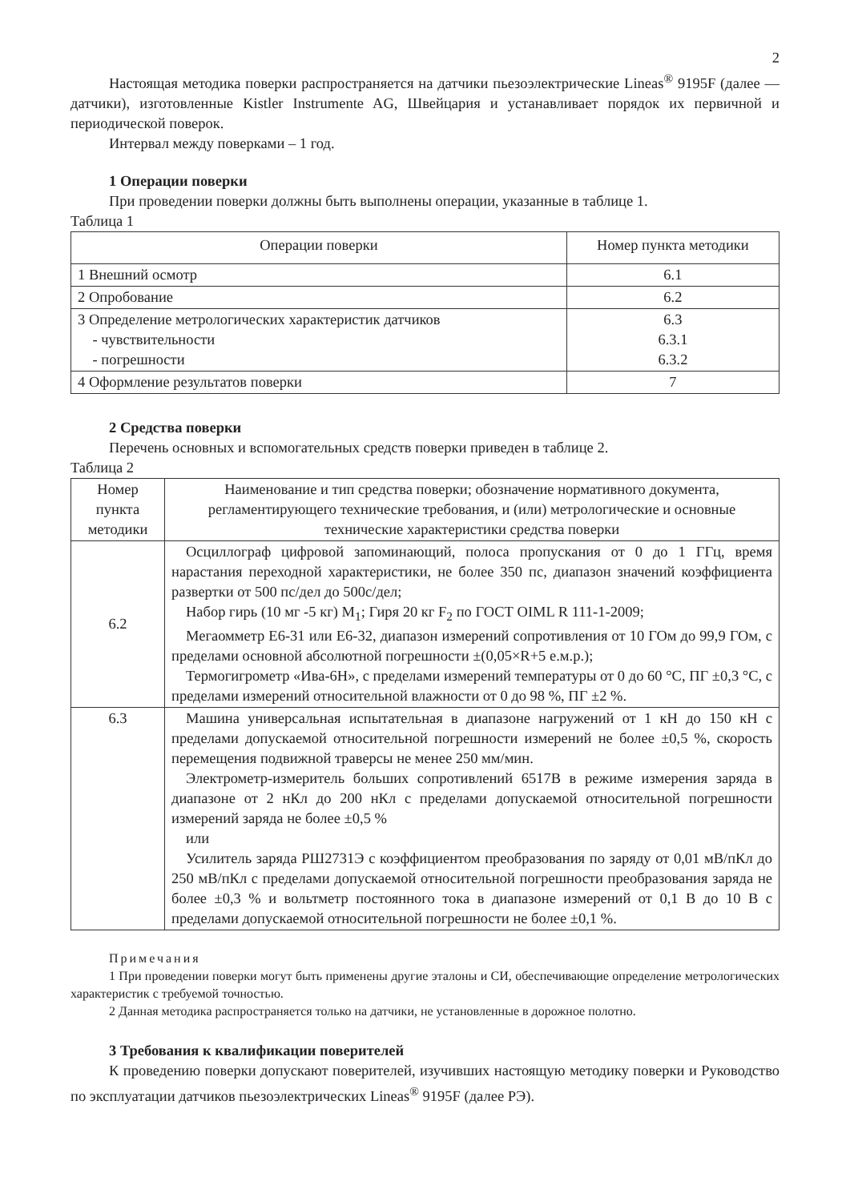2
Настоящая методика поверки распространяется на датчики пьезоэлектрические Lineas<sup>®</sup> 9195F (далее — датчики), изготовленные Kistler Instrumente AG, Швейцария и устанавливает порядок их первичной и периодической поверок.
Интервал между поверками – 1 год.
1 Операции поверки
При проведении поверки должны быть выполнены операции, указанные в таблице 1.
Таблица 1
| Операции поверки | Номер пункта методики |
| --- | --- |
| 1 Внешний осмотр | 6.1 |
| 2 Опробование | 6.2 |
| 3 Определение метрологических характеристик датчиков - чувствительности - погрешности | 6.3 6.3.1 6.3.2 |
| 4 Оформление результатов поверки | 7 |
2 Средства поверки
Перечень основных и вспомогательных средств поверки приведен в таблице 2.
Таблица 2
| Номер пункта методики | Наименование и тип средства поверки; обозначение нормативного документа, регламентирующего технические требования, и (или) метрологические и основные технические характеристики средства поверки |
| --- | --- |
| 6.2 | Осциллограф цифровой запоминающий, полоса пропускания от 0 до 1 ГГц, время нарастания переходной характеристики, не более 350 пс, диапазон значений коэффициента развертки от 500 пс/дел до 500с/дел; Набор гирь (10 мг -5 кг) M<sub>1</sub>; Гиря 20 кг F<sub>2</sub> по ГОСТ OIML R 111-1-2009; Мегаомметр Е6-31 или Е6-32, диапазон измерений сопротивления от 10 ГОм до 99,9 ГОм, с пределами основной абсолютной погрешности ±(0,05×R+5 е.м.р.); Термогигрометр «Ива-6Н», с пределами измерений температуры от 0 до 60 °С, ПГ ±0,3 °С, с пределами измерений относительной влажности от 0 до 98 %, ПГ ±2 %. |
| 6.3 | Машина универсальная испытательная в диапазоне нагружений от 1 кН до 150 кН с пределами допускаемой относительной погрешности измерений не более ±0,5 %, скорость перемещения подвижной траверсы не менее 250 мм/мин. Электрометр-измеритель больших сопротивлений 6517В в режиме измерения заряда в диапазоне от 2 нКл до 200 нКл с пределами допускаемой относительной погрешности измерений заряда не более ±0,5 % или Усилитель заряда РШ2731Э с коэффициентом преобразования по заряду от 0,01 мВ/пКл до 250 мВ/пКл с пределами допускаемой относительной погрешности преобразования заряда не более ±0,3 % и вольтметр постоянного тока в диапазоне измерений от 0,1 В до 10 В с пределами допускаемой относительной погрешности не более ±0,1 %. |
Примечания
1 При проведении поверки могут быть применены другие эталоны и СИ, обеспечивающие определение метрологических характеристик с требуемой точностью.
2 Данная методика распространяется только на датчики, не установленные в дорожное полотно.
3 Требования к квалификации поверителей
К проведению поверки допускают поверителей, изучивших настоящую методику поверки и Руководство по эксплуатации датчиков пьезоэлектрических Lineas<sup>®</sup> 9195F (далее РЭ).